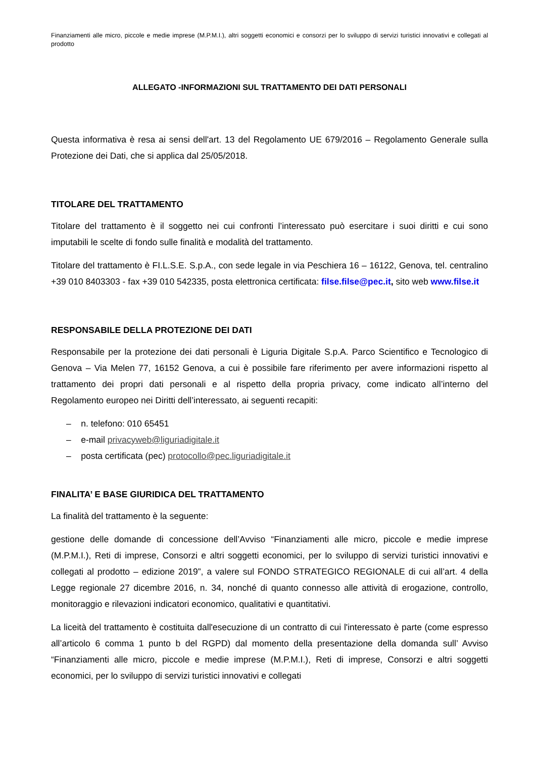Finanziamenti alle micro, piccole e medie imprese (M.P.M.I.), altri soggetti economici e consorzi per lo sviluppo di servizi turistici innovativi e collegati al prodotto
ALLEGATO -INFORMAZIONI SUL TRATTAMENTO DEI DATI PERSONALI
Questa informativa è resa ai sensi dell'art. 13 del Regolamento UE 679/2016 – Regolamento Generale sulla Protezione dei Dati, che si applica dal 25/05/2018.
TITOLARE DEL TRATTAMENTO
Titolare del trattamento è il soggetto nei cui confronti l’interessato può esercitare i suoi diritti e cui sono imputabili le scelte di fondo sulle finalità e modalità del trattamento.
Titolare del trattamento è FI.L.S.E. S.p.A., con sede legale in via Peschiera 16 – 16122, Genova, tel. centralino +39 010 8403303 - fax +39 010 542335, posta elettronica certificata: filse.filse@pec.it, sito web www.filse.it
RESPONSABILE DELLA PROTEZIONE DEI DATI
Responsabile per la protezione dei dati personali è Liguria Digitale S.p.A. Parco Scientifico e Tecnologico di Genova – Via Melen 77, 16152 Genova, a cui è possibile fare riferimento per avere informazioni rispetto al trattamento dei propri dati personali e al rispetto della propria privacy, come indicato all’interno del Regolamento europeo nei Diritti dell’interessato, ai seguenti recapiti:
– n. telefono: 010 65451
– e-mail privacyweb@liguriadigitale.it
– posta certificata (pec) protocollo@pec.liguriadigitale.it
FINALITA’ E BASE GIURIDICA DEL TRATTAMENTO
La finalità del trattamento è la seguente:
gestione delle domande di concessione dell’Avviso “Finanziamenti alle micro, piccole e medie imprese (M.P.M.I.), Reti di imprese, Consorzi e altri soggetti economici, per lo sviluppo di servizi turistici innovativi e collegati al prodotto – edizione 2019”, a valere sul FONDO STRATEGICO REGIONALE di cui all’art. 4 della Legge regionale 27 dicembre 2016, n. 34, nonché di quanto connesso alle attività di erogazione, controllo, monitoraggio e rilevazioni indicatori economico, qualitativi e quantitativi.
La liceità del trattamento è costituita dall'esecuzione di un contratto di cui l'interessato è parte (come espresso all’articolo 6 comma 1 punto b del RGPD) dal momento della presentazione della domanda sull’ Avviso “Finanziamenti alle micro, piccole e medie imprese (M.P.M.I.), Reti di imprese, Consorzi e altri soggetti economici, per lo sviluppo di servizi turistici innovativi e collegati